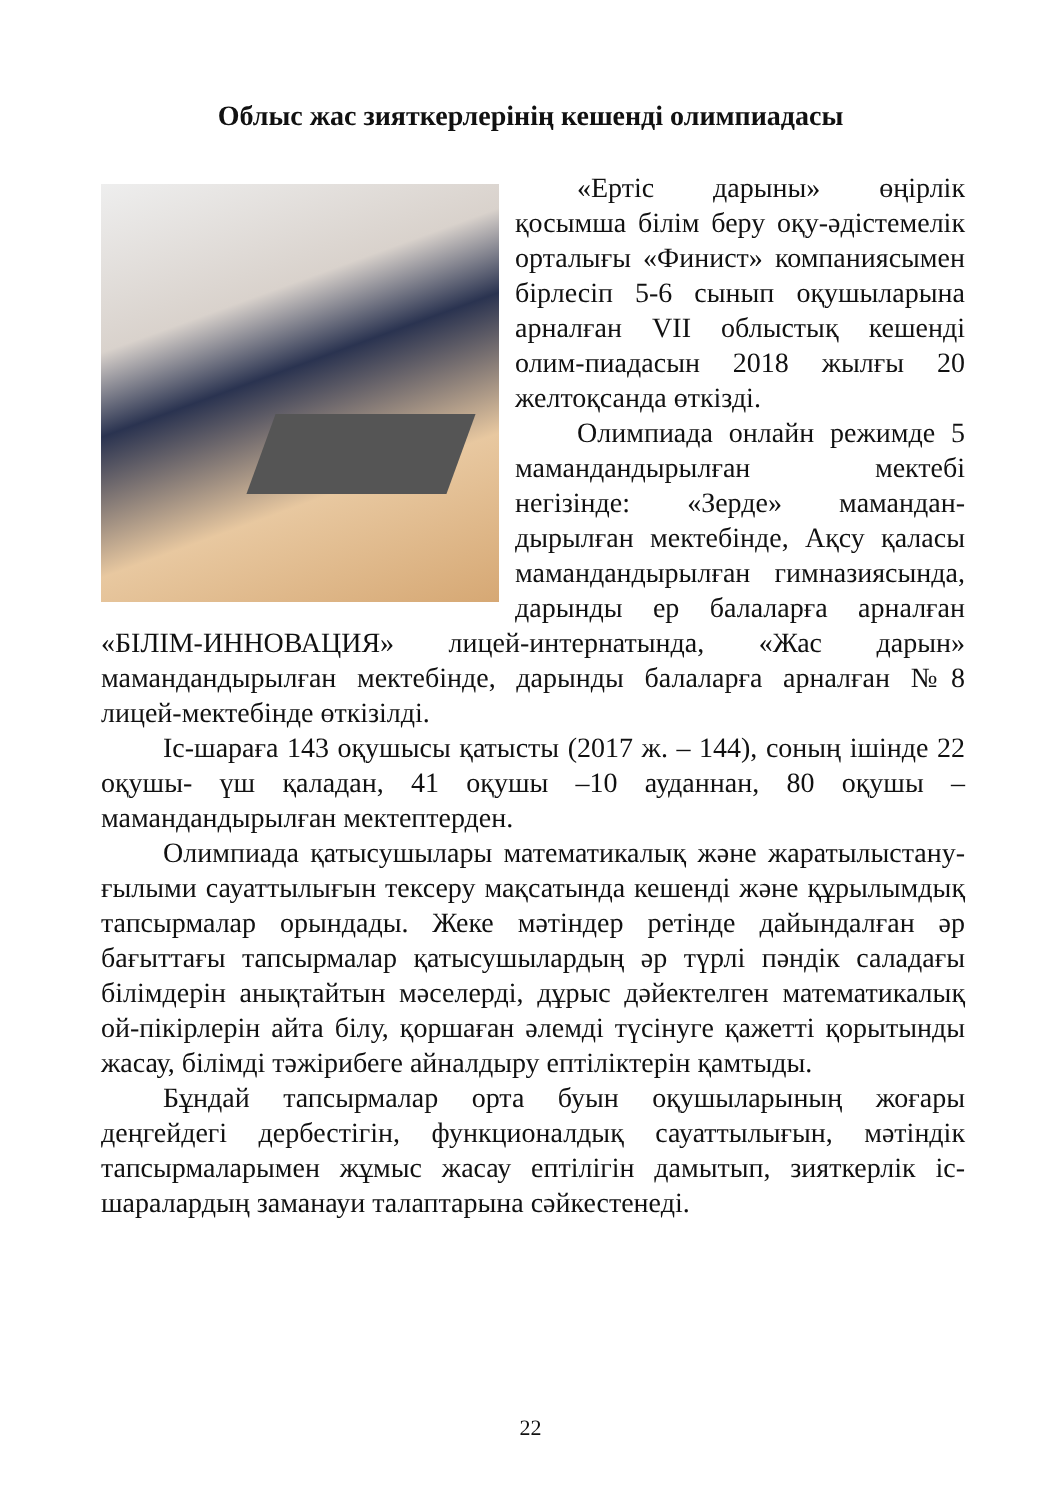Облыс жас зияткерлерінің кешенді олимпиадасы
«Ертіс дарыны» өңірлік қосымша білім беру оқу-әдістемелік орталығы «Финист» компаниясымен бірлесіп 5-6 сынып оқушыларына арналған VII облыстық кешенді олим-пиадасын 2018 жылғы 20 желтоқсанда өткізді.
Олимпиада онлайн режимде 5 мамандандырылған мектебі негізінде: «Зерде» мамандан-дырылған мектебінде, Ақсу қаласы мамандандырылған гимназиясында, дарынды ер балаларға арналған «БІЛІМ-ИННОВАЦИЯ» лицей-интернатында, «Жас дарын» мамандандырылған мектебінде, дарынды балаларға арналған №8 лицей-мектебінде өткізілді.
Іс-шараға 143 оқушысы қатысты (2017 ж. – 144), соның ішінде 22 оқушы- үш қаладан, 41 оқушы –10 ауданнан, 80 оқушы – мамандандырылған мектептерден.
Олимпиада қатысушылары математикалық және жаратылыстану- ғылыми сауаттылығын тексеру мақсатында кешенді және құрылымдық тапсырмалар орындады. Жеке мәтіндер ретінде дайындалған әр бағыттағы тапсырмалар қатысушылардың әр түрлі пәндік саладағы білімдерін анықтайтын мәселерді, дұрыс дәйектелген математикалық ой-пікірлерін айта білу, қоршаған әлемді түсінуге қажетті қорытынды жасау, білімді тәжірибеге айналдыру ептіліктерін қамтыды.
Бұндай тапсырмалар орта буын оқушыларының жоғары деңгейдегі дербестігін, функционалдық сауаттылығын, мәтіндік тапсырмаларымен жұмыс жасау ептілігін дамытып, зияткерлік іс-шаралардың заманауи талаптарына сәйкестенеді.
22